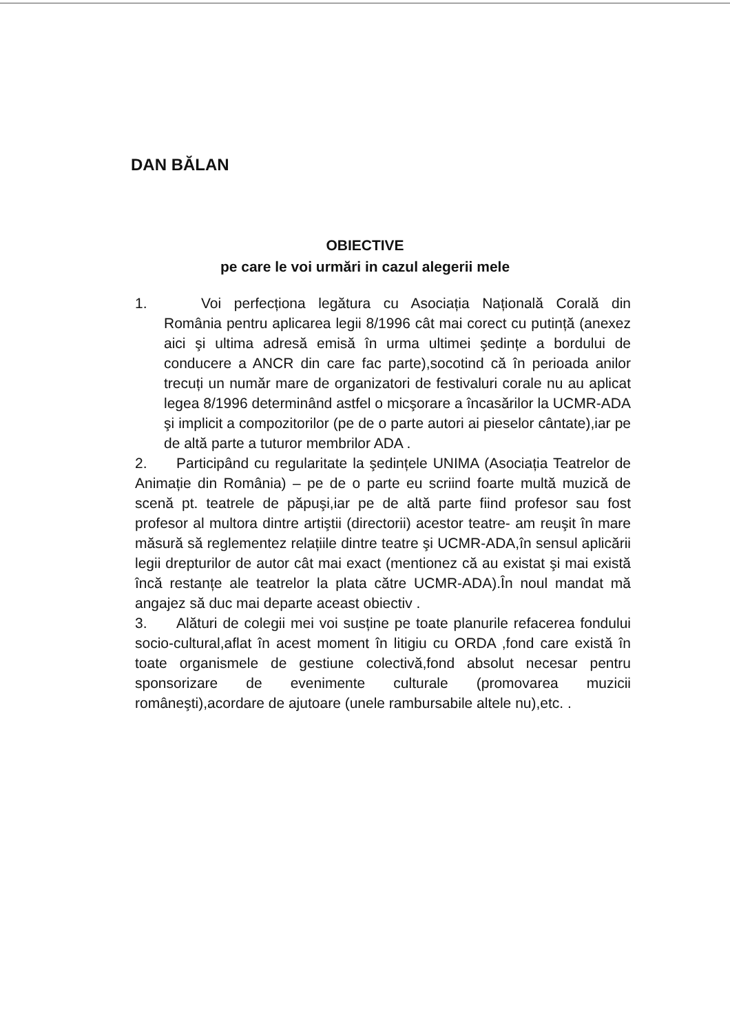DAN BĂLAN
OBIECTIVE
pe care le voi urmări in cazul alegerii mele
1. Voi perfecționa legătura cu Asociația Națională Corală din România pentru aplicarea legii 8/1996 cât mai corect cu putință (anexez aici şi ultima adresă emisă în urma ultimei şedințe a bordului de conducere a ANCR din care fac parte),socotind că în perioada anilor trecuți un număr mare de organizatori de festivaluri corale nu au aplicat legea 8/1996 determinând astfel o micşorare a încasărilor la UCMR-ADA şi implicit a compozitorilor (pe de o parte autori ai pieselor cântate),iar pe de altă parte a tuturor membrilor ADA .
2. Participând cu regularitate la şedințele UNIMA (Asociația Teatrelor de Animație din România) – pe de o parte eu scriind foarte multă muzică de scenă pt. teatrele de păpuşi,iar pe de altă parte fiind profesor sau fost profesor al multora dintre artiştii (directorii) acestor teatre- am reuşit în mare măsură să reglementez relațiile dintre teatre şi UCMR-ADA,în sensul aplicării legii drepturilor de autor cât mai exact (mentionez că au existat şi mai există încă restanțe ale teatrelor la plata către UCMR-ADA).În noul mandat mă angajez să duc mai departe aceast obiectiv .
3. Alături de colegii mei voi susține pe toate planurile refacerea fondului socio-cultural,aflat în acest moment în litigiu cu ORDA ,fond care există în toate organismele de gestiune colectivă,fond absolut necesar pentru sponsorizare de evenimente culturale (promovarea muzicii româneşti),acordare de ajutoare (unele rambursabile altele nu),etc. .